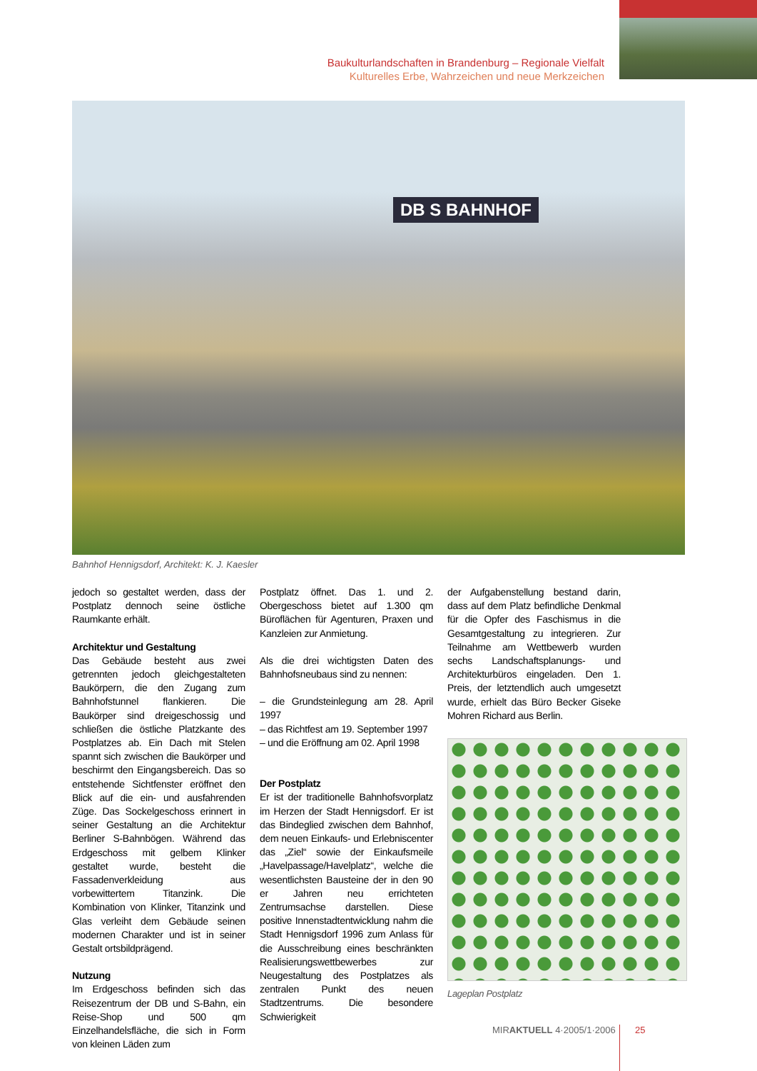Baukulturlandschaften in Brandenburg – Regionale Vielfalt
Kulturelles Erbe, Wahrzeichen und neue Merkzeichen
DB S BAHNHOF
Bahnhof Hennigsdorf, Architekt: K. J. Kaesler
jedoch so gestaltet werden, dass der Postplatz dennoch seine östliche Raumkante erhält.
Architektur und Gestaltung
Das Gebäude besteht aus zwei getrennten jedoch gleichgestalteten Baukörpern, die den Zugang zum Bahnhofstunnel flankieren. Die Baukörper sind dreigeschossig und schließen die östliche Platzkante des Postplatzes ab. Ein Dach mit Stelen spannt sich zwischen die Baukörper und beschirmt den Eingangsbereich. Das so entstehende Sichtfenster eröffnet den Blick auf die ein- und ausfahrenden Züge. Das Sockelgeschoss erinnert in seiner Gestaltung an die Architektur Berliner S-Bahnbögen. Während das Erdgeschoss mit gelbem Klinker gestaltet wurde, besteht die Fassadenverkleidung aus vorbewittertem Titanzink. Die Kombination von Klinker, Titanzink und Glas verleiht dem Gebäude seinen modernen Charakter und ist in seiner Gestalt ortsbildprägend.
Nutzung
Im Erdgeschoss befinden sich das Reisezentrum der DB und S-Bahn, ein Reise-Shop und 500 qm Einzelhandelsfläche, die sich in Form von kleinen Läden zum
Postplatz öffnet. Das 1. und 2. Obergeschoss bietet auf 1.300 qm Büroflächen für Agenturen, Praxen und Kanzleien zur Anmietung.
Als die drei wichtigsten Daten des Bahnhofsneubaus sind zu nennen:
– die Grundsteinlegung am 28. April 1997
– das Richtfest am 19. September 1997
– und die Eröffnung am 02. April 1998
Der Postplatz
Er ist der traditionelle Bahnhofsvorplatz im Herzen der Stadt Hennigsdorf. Er ist das Bindeglied zwischen dem Bahnhof, dem neuen Einkaufs- und Erlebniscenter das „Ziel“ sowie der Einkaufsmeile „Havelpassage/Havelplatz“, welche die wesentlichsten Bausteine der in den 90 er Jahren neu errichteten Zentrumsachse darstellen. Diese positive Innenstadtentwicklung nahm die Stadt Hennigsdorf 1996 zum Anlass für die Ausschreibung eines beschränkten Realisierungswettbewerbes zur Neugestaltung des Postplatzes als zentralen Punkt des neuen Stadtzentrums. Die besondere Schwierigkeit
der Aufgabenstellung bestand darin, dass auf dem Platz befindliche Denkmal für die Opfer des Faschismus in die Gesamtgestaltung zu integrieren. Zur Teilnahme am Wettbewerb wurden sechs Landschaftsplanungs- und Architekturbüros eingeladen. Den 1. Preis, der letztendlich auch umgesetzt wurde, erhielt das Büro Becker Giseke Mohren Richard aus Berlin.
Lageplan Postplatz
MIRAKTUELL 4·2005/1·2006 25